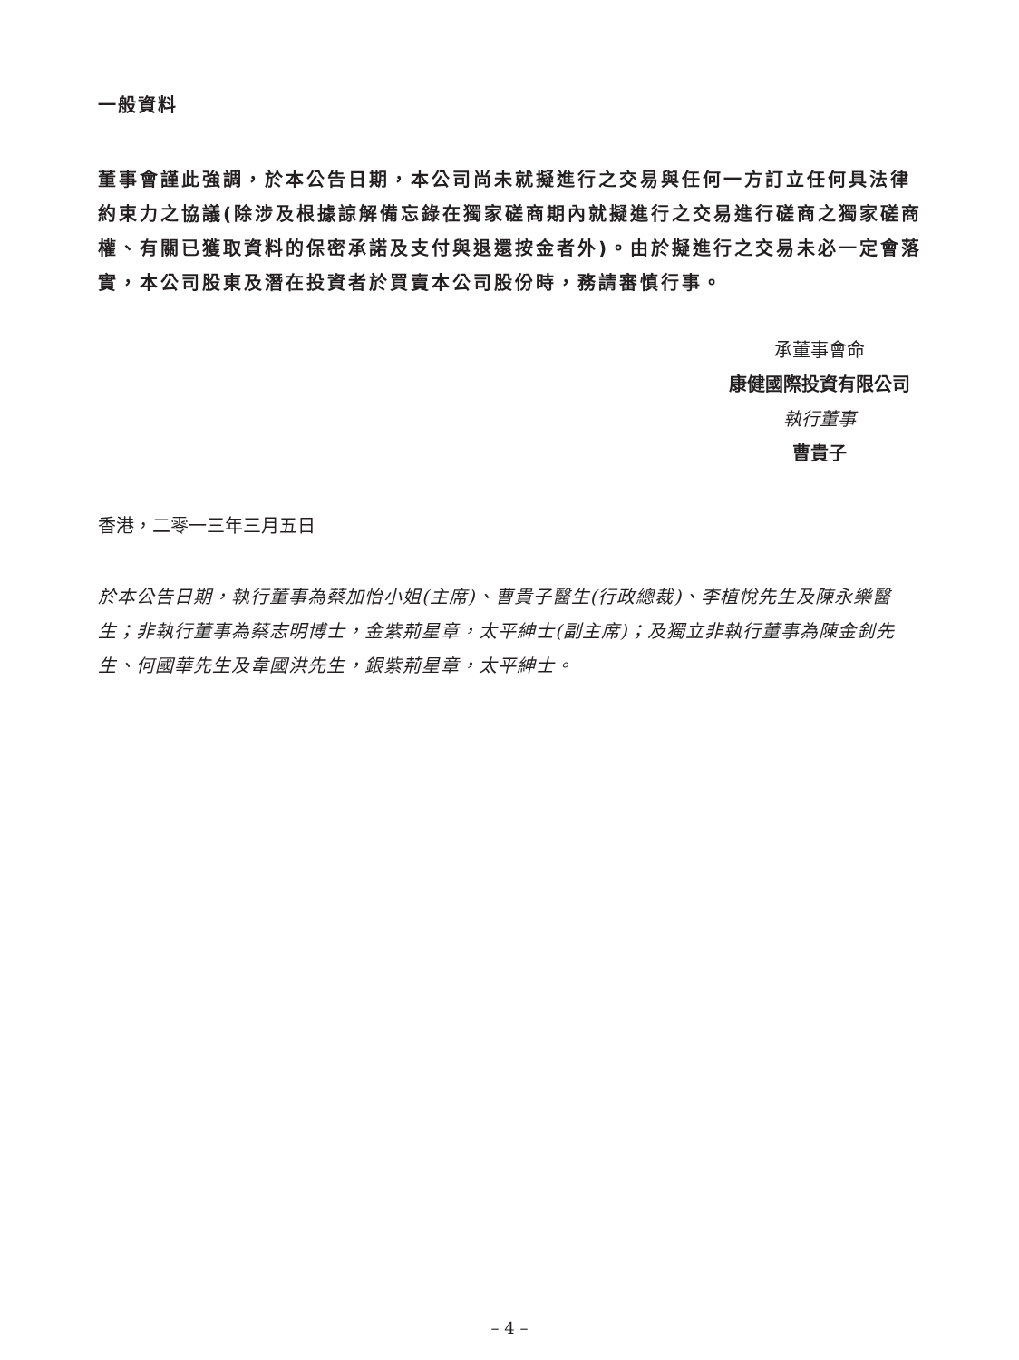一般資料
董事會謹此強調，於本公告日期，本公司尚未就擬進行之交易與任何一方訂立任何具法律約束力之協議(除涉及根據諒解備忘錄在獨家磋商期內就擬進行之交易進行磋商之獨家磋商權、有關已獲取資料的保密承諾及支付與退還按金者外)。由於擬進行之交易未必一定會落實，本公司股東及潛在投資者於買賣本公司股份時，務請審慎行事。
承董事會命
康健國際投資有限公司
執行董事
曹貴子
香港，二零一三年三月五日
於本公告日期，執行董事為蔡加怡小姐(主席)、曹貴子醫生(行政總裁)、李植悅先生及陳永樂醫生；非執行董事為蔡志明博士，金紫荊星章，太平紳士(副主席)；及獨立非執行董事為陳金釗先生、何國華先生及韋國洪先生，銀紫荊星章，太平紳士。
– 4 –